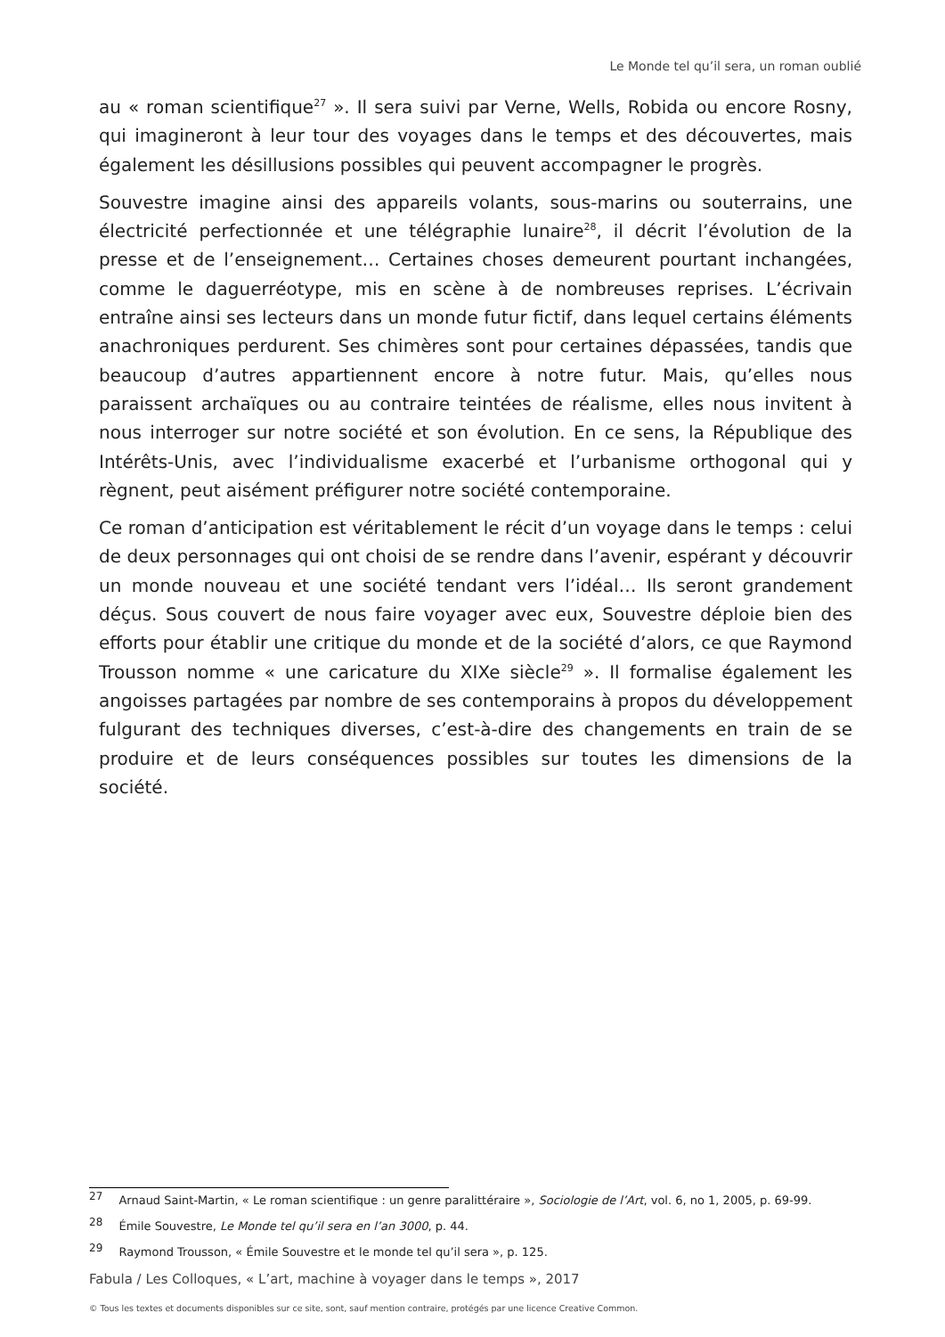Le Monde tel qu’il sera, un roman oublié
au « roman scientifique<sup>27</sup> ». Il sera suivi par Verne, Wells, Robida ou encore Rosny, qui imagineront à leur tour des voyages dans le temps et des découvertes, mais également les désillusions possibles qui peuvent accompagner le progrès.
Souvestre imagine ainsi des appareils volants, sous-marins ou souterrains, une électricité perfectionnée et une télégraphie lunaire<sup>28</sup>, il décrit l’évolution de la presse et de l’enseignement… Certaines choses demeurent pourtant inchangées, comme le daguerréotype, mis en scène à de nombreuses reprises. L’écrivain entraîne ainsi ses lecteurs dans un monde futur fictif, dans lequel certains éléments anachroniques perdurent. Ses chimères sont pour certaines dépassées, tandis que beaucoup d’autres appartiennent encore à notre futur. Mais, qu’elles nous paraissent archaïques ou au contraire teintées de réalisme, elles nous invitent à nous interroger sur notre société et son évolution. En ce sens, la République des Intérêts-Unis, avec l’individualisme exacerbé et l’urbanisme orthogonal qui y règnent, peut aisément préfigurer notre société contemporaine.
Ce roman d’anticipation est véritablement le récit d’un voyage dans le temps : celui de deux personnages qui ont choisi de se rendre dans l’avenir, espérant y découvrir un monde nouveau et une société tendant vers l’idéal… Ils seront grandement déçus. Sous couvert de nous faire voyager avec eux, Souvestre déploie bien des efforts pour établir une critique du monde et de la société d’alors, ce que Raymond Trousson nomme « une caricature du XIXe siècle<sup>29</sup> ». Il formalise également les angoisses partagées par nombre de ses contemporains à propos du développement fulgurant des techniques diverses, c’est-à-dire des changements en train de se produire et de leurs conséquences possibles sur toutes les dimensions de la société.
<sup>27</sup> Arnaud Saint-Martin, « Le roman scientifique : un genre paralittéraire », Sociologie de l’Art, vol. 6, no 1, 2005, p. 69-99.
<sup>28</sup> Émile Souvestre, Le Monde tel qu’il sera en l’an 3000, p. 44.
<sup>29</sup> Raymond Trousson, « Émile Souvestre et le monde tel qu’il sera », p. 125.
Fabula / Les Colloques, « L’art, machine à voyager dans le temps », 2017
© Tous les textes et documents disponibles sur ce site, sont, sauf mention contraire, protégés par une licence Creative Common.